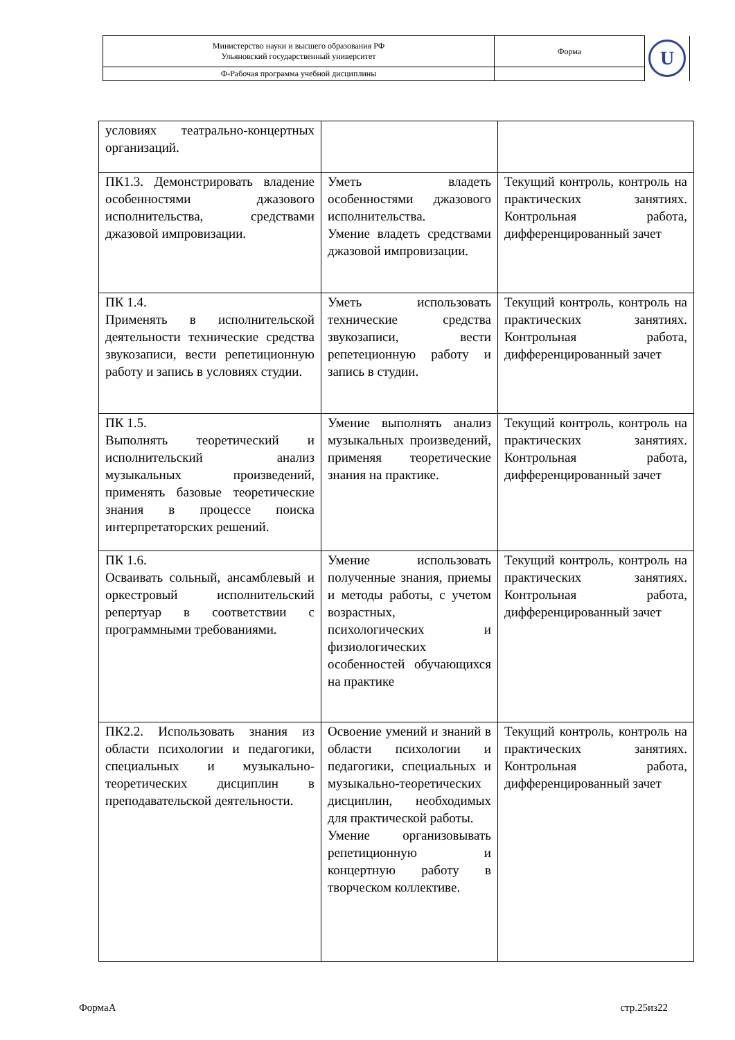| Министерство науки и высшего образования РФ Ульяновский государственный университет | Форма | U |
| Ф-Рабочая программа учебной дисциплины | | |
| условиях театрально-концертных организаций. | | |
| ПК1.3. Демонстрировать владение особенностями джазового исполнительства, средствами джазовой импровизации. | Уметь владеть особенностями джазового исполнительства. Умение владеть средствами джазовой импровизации. | Текущий контроль, контроль на практических занятиях. Контрольная работа, дифференцированный зачет |
| ПК 1.4. Применять в исполнительской деятельности технические средства звукозаписи, вести репетиционную работу и запись в условиях студии. | Уметь использовать технические средства звукозаписи, вести репетеционную работу и запись в студии. | Текущий контроль, контроль на практических занятиях. Контрольная работа, дифференцированный зачет |
| ПК 1.5. Выполнять теоретический и исполнительский анализ музыкальных произведений, применять базовые теоретические знания в процессе поиска интерпретаторских решений. | Умение выполнять анализ музыкальных произведений, применяя теоретические знания на практике. | Текущий контроль, контроль на практических занятиях. Контрольная работа, дифференцированный зачет |
| ПК 1.6. Осваивать сольный, ансамблевый и оркестровый исполнительский репертуар в соответствии с программными требованиями. | Умение использовать полученные знания, приемы и методы работы, с учетом возрастных, психологических и физиологических особенностей обучающихся на практике | Текущий контроль, контроль на практических занятиях. Контрольная работа, дифференцированный зачет |
| ПК2.2. Использовать знания из области психологии и педагогики, специальных и музыкально-теоретических дисциплин в преподавательской деятельности. | Освоение умений и знаний в области психологии и педагогики, специальных и музыкально-теоретических дисциплин, необходимых для практической работы. Умение организовывать репетиционную и концертную работу в творческом коллективе. | Текущий контроль, контроль на практических занятиях. Контрольная работа, дифференцированный зачет |
ФормаА стр.25из22